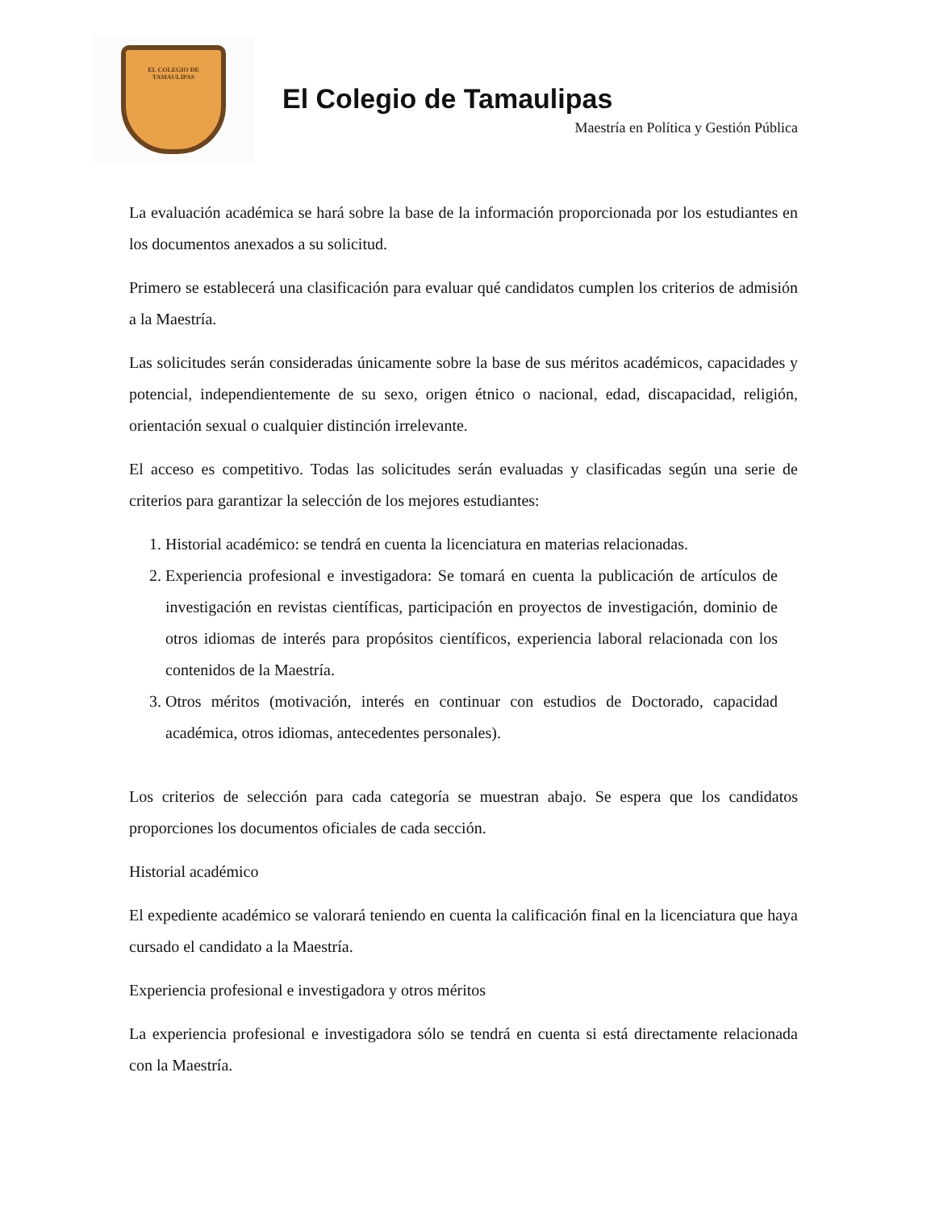EL COLEGIO DE
TAMAULIPAS
El Colegio de Tamaulipas
Maestría en Política y Gestión Pública
La evaluación académica se hará sobre la base de la información proporcionada por los estudiantes en los documentos anexados a su solicitud.
Primero se establecerá una clasificación para evaluar qué candidatos cumplen los criterios de admisión a la Maestría.
Las solicitudes serán consideradas únicamente sobre la base de sus méritos académicos, capacidades y potencial, independientemente de su sexo, origen étnico o nacional, edad, discapacidad, religión, orientación sexual o cualquier distinción irrelevante.
El acceso es competitivo. Todas las solicitudes serán evaluadas y clasificadas según una serie de criterios para garantizar la selección de los mejores estudiantes:
1. Historial académico: se tendrá en cuenta la licenciatura en materias relacionadas.
2. Experiencia profesional e investigadora: Se tomará en cuenta la publicación de artículos de investigación en revistas científicas, participación en proyectos de investigación, dominio de otros idiomas de interés para propósitos científicos, experiencia laboral relacionada con los contenidos de la Maestría.
3. Otros méritos (motivación, interés en continuar con estudios de Doctorado, capacidad académica, otros idiomas, antecedentes personales).
Los criterios de selección para cada categoría se muestran abajo. Se espera que los candidatos proporciones los documentos oficiales de cada sección.
Historial académico
El expediente académico se valorará teniendo en cuenta la calificación final en la licenciatura que haya cursado el candidato a la Maestría.
Experiencia profesional e investigadora y otros méritos
La experiencia profesional e investigadora sólo se tendrá en cuenta si está directamente relacionada con la Maestría.